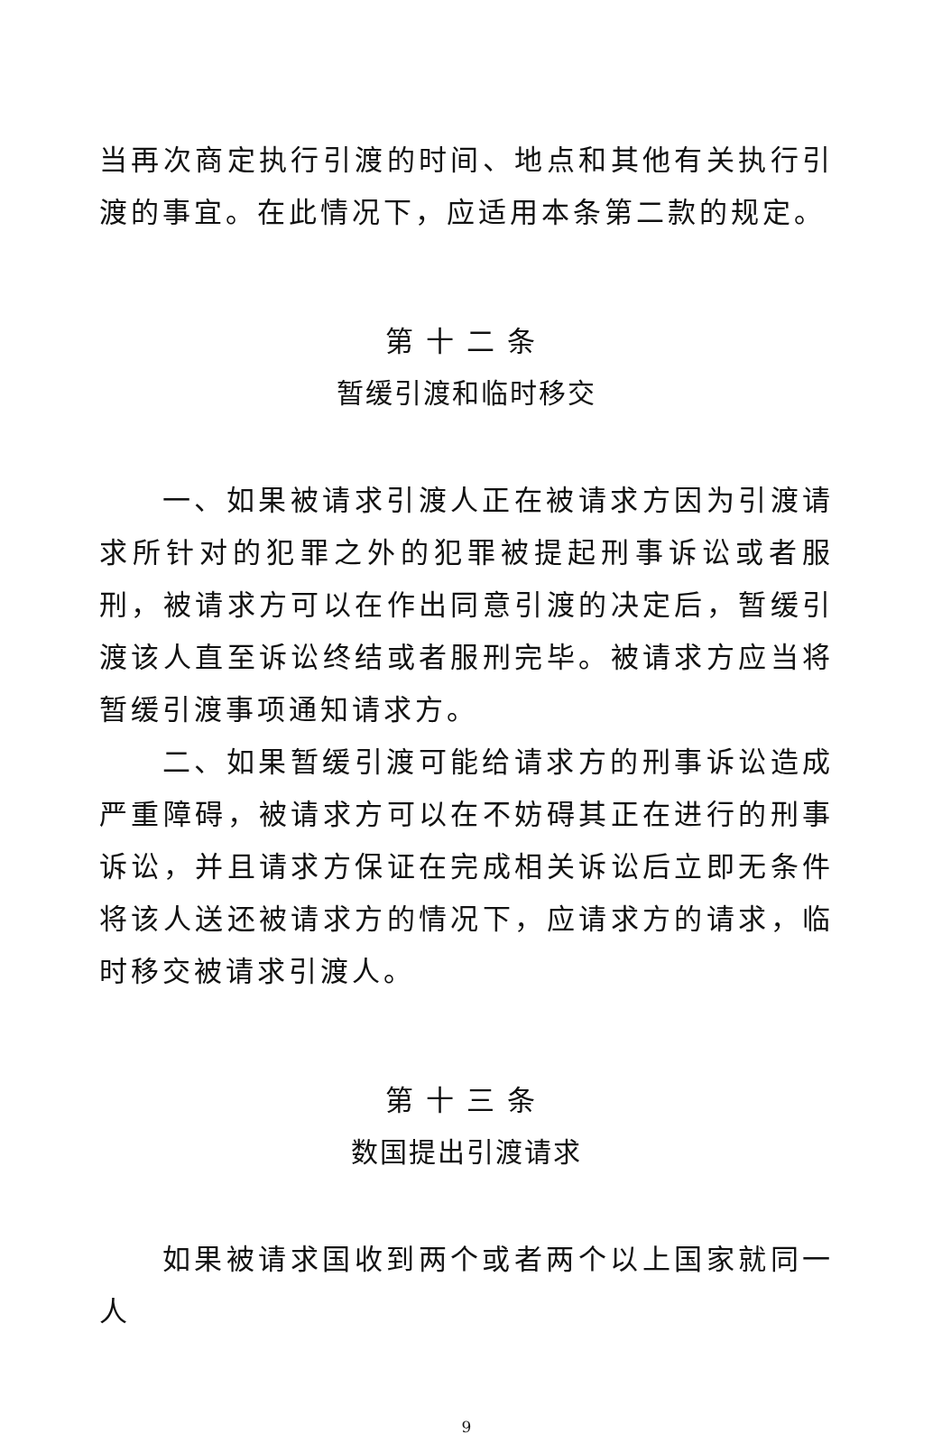当再次商定执行引渡的时间、地点和其他有关执行引渡的事宜。在此情况下，应适用本条第二款的规定。
第十二条
暂缓引渡和临时移交
一、如果被请求引渡人正在被请求方因为引渡请求所针对的犯罪之外的犯罪被提起刑事诉讼或者服刑，被请求方可以在作出同意引渡的决定后，暂缓引渡该人直至诉讼终结或者服刑完毕。被请求方应当将暂缓引渡事项通知请求方。
二、如果暂缓引渡可能给请求方的刑事诉讼造成严重障碍，被请求方可以在不妨碍其正在进行的刑事诉讼，并且请求方保证在完成相关诉讼后立即无条件将该人送还被请求方的情况下，应请求方的请求，临时移交被请求引渡人。
第十三条
数国提出引渡请求
如果被请求国收到两个或者两个以上国家就同一人
9